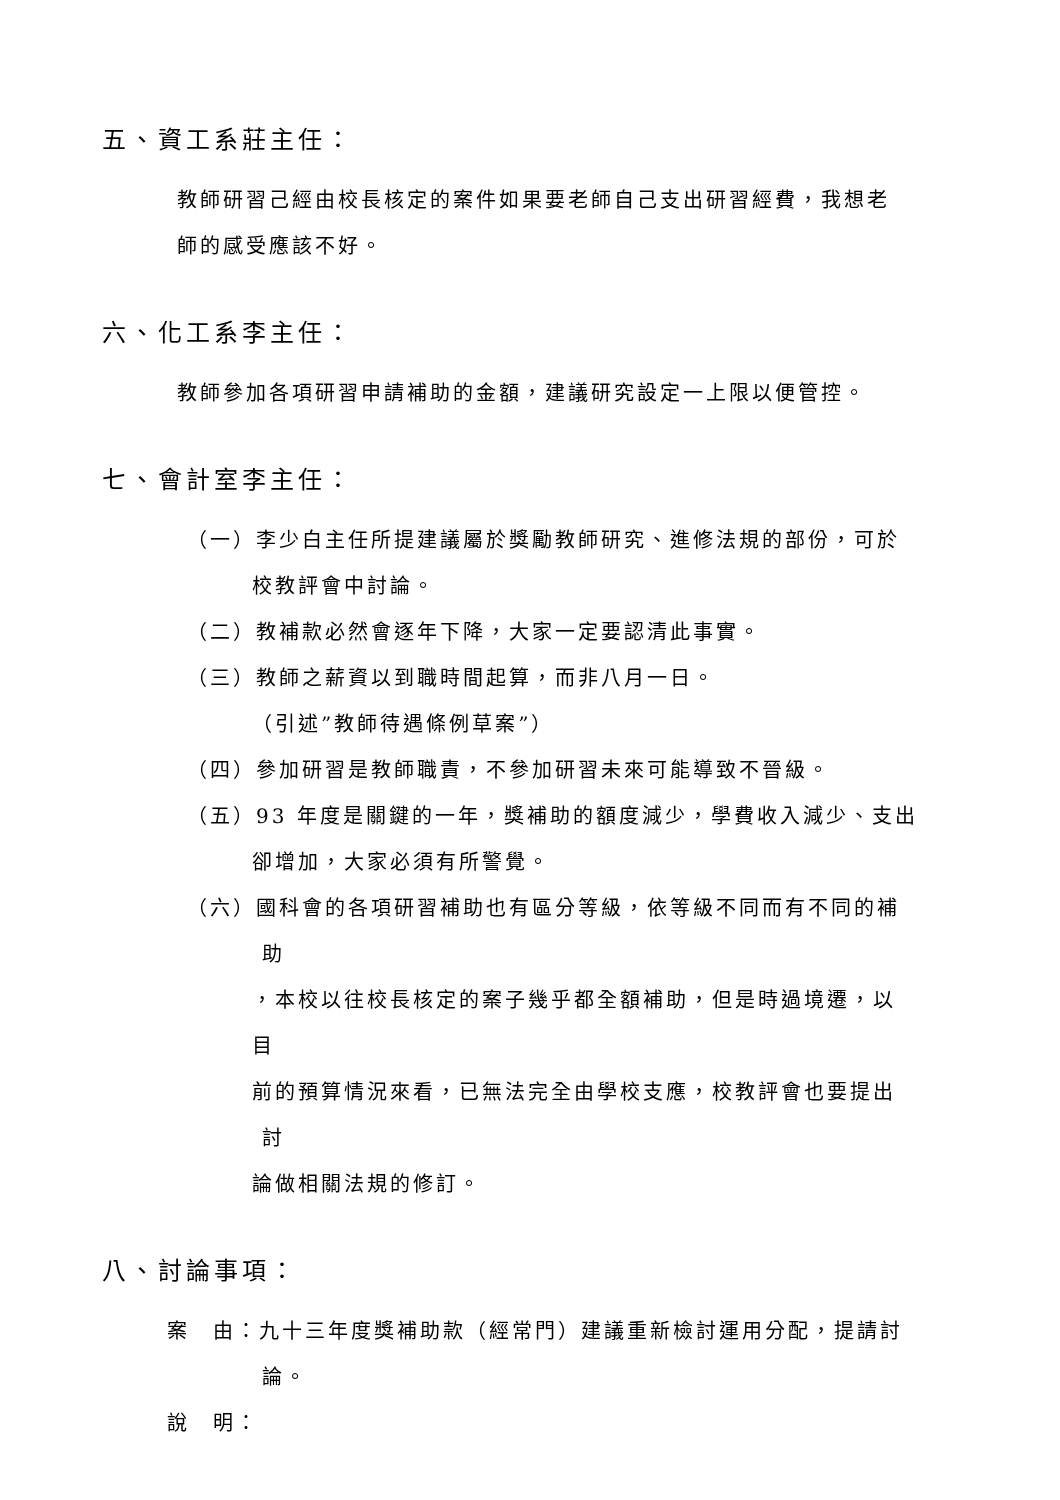五、資工系莊主任：
教師研習己經由校長核定的案件如果要老師自己支出研習經費，我想老
師的感受應該不好。
六、化工系李主任：
教師參加各項研習申請補助的金額，建議研究設定一上限以便管控。
七、會計室李主任：
（一）李少白主任所提建議屬於獎勵教師研究、進修法規的部份，可於
校教評會中討論。
（二）教補款必然會逐年下降，大家一定要認清此事實。
（三）教師之薪資以到職時間起算，而非八月一日。
（引述”教師待遇條例草案”）
（四）參加研習是教師職責，不參加研習未來可能導致不晉級。
（五）93 年度是關鍵的一年，獎補助的額度減少，學費收入減少、支出
卻增加，大家必須有所警覺。
（六）國科會的各項研習補助也有區分等級，依等級不同而有不同的補
助
，本校以往校長核定的案子幾乎都全額補助，但是時過境遷，以
目
前的預算情況來看，已無法完全由學校支應，校教評會也要提出
討
論做相關法規的修訂。
八、討論事項：
案　由：九十三年度獎補助款（經常門）建議重新檢討運用分配，提請討
論。
說　明：